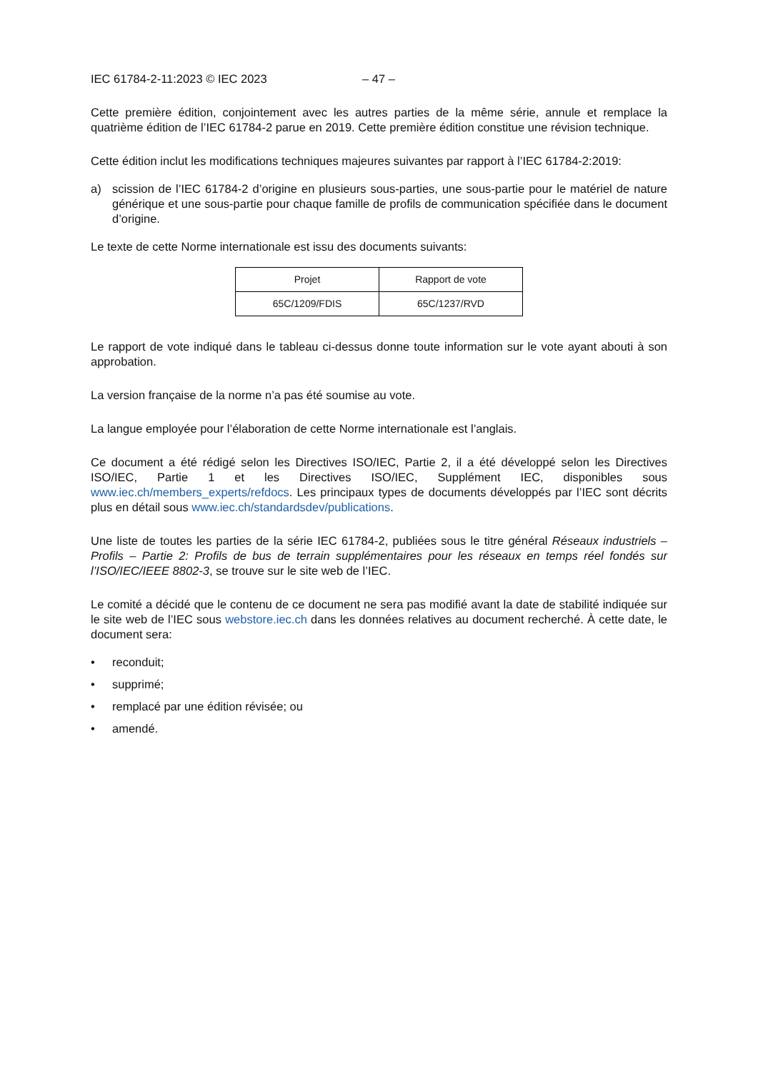IEC 61784-2-11:2023 © IEC 2023 – 47 –
Cette première édition, conjointement avec les autres parties de la même série, annule et remplace la quatrième édition de l’IEC 61784-2 parue en 2019. Cette première édition constitue une révision technique.
Cette édition inclut les modifications techniques majeures suivantes par rapport à l’IEC 61784-2:2019:
a) scission de l’IEC 61784-2 d’origine en plusieurs sous-parties, une sous-partie pour le matériel de nature générique et une sous-partie pour chaque famille de profils de communication spécifiée dans le document d’origine.
Le texte de cette Norme internationale est issu des documents suivants:
| Projet | Rapport de vote |
| --- | --- |
| 65C/1209/FDIS | 65C/1237/RVD |
Le rapport de vote indiqué dans le tableau ci-dessus donne toute information sur le vote ayant abouti à son approbation.
La version française de la norme n’a pas été soumise au vote.
La langue employée pour l’élaboration de cette Norme internationale est l’anglais.
Ce document a été rédigé selon les Directives ISO/IEC, Partie 2, il a été développé selon les Directives ISO/IEC, Partie 1 et les Directives ISO/IEC, Supplément IEC, disponibles sous www.iec.ch/members_experts/refdocs. Les principaux types de documents développés par l’IEC sont décrits plus en détail sous www.iec.ch/standardsdev/publications.
Une liste de toutes les parties de la série IEC 61784-2, publiées sous le titre général Réseaux industriels – Profils – Partie 2: Profils de bus de terrain supplémentaires pour les réseaux en temps réel fondés sur l’ISO/IEC/IEEE 8802-3, se trouve sur le site web de l’IEC.
Le comité a décidé que le contenu de ce document ne sera pas modifié avant la date de stabilité indiquée sur le site web de l’IEC sous webstore.iec.ch dans les données relatives au document recherché. À cette date, le document sera:
• reconduit;
• supprimé;
• remplacé par une édition révisée; ou
• amendé.